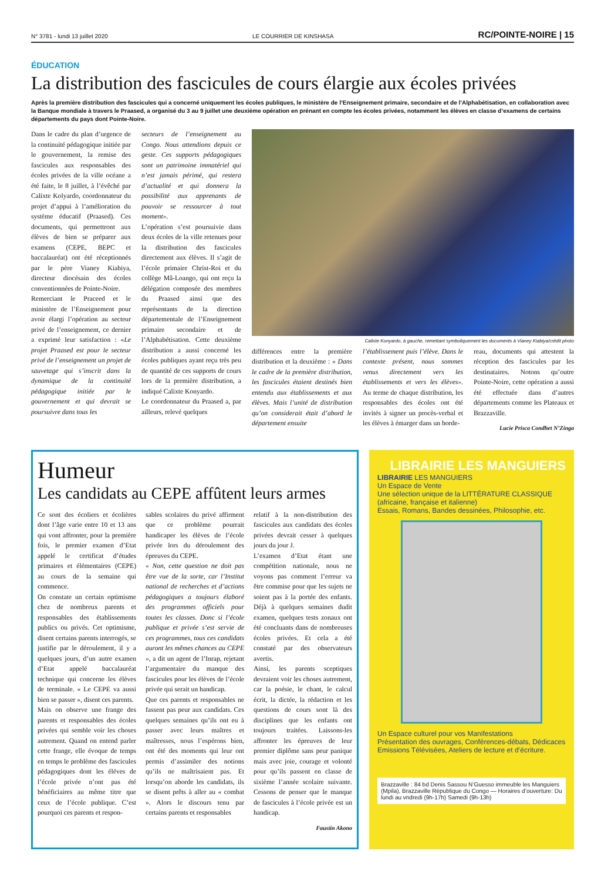N° 3781 - lundi 13 juillet 2020 LE COURRIER DE KINSHASA RC/POINTE-NOIRE | 15
ÉDUCATION
La distribution des fascicules de cours élargie aux écoles privées
Après la première distribution des fascicules qui a concerné uniquement les écoles publiques, le ministère de l’Enseignement primaire, secondaire et de l’Alphabétisation, en collaboration avec la Banque mondiale à travers le Praased, a organisé du 3 au 9 juillet une deuxième opération en prénant en compte les écoles privées, notamment les élèves en classe d’examens de certains départements du pays dont Pointe-Noire.
Dans le cadre du plan d’urgence de la continuité pédagogique initiée par le gouvernement, la remise des fascicules aux responsables des écoles privées de la ville océane a été faite, le 8 juillet, à l’évêché par Calixte Kolyardo, coordonnateur du projet d’appui à l’amélioration du système éducatif (Praased). Ces documents, qui permettront aux élèves de bien se préparer aux examens (CEPE, BEPC et baccalauréat) ont été réceptionnés par le père Vianey Kiabiya, directeur diocésain des écoles conventionnées de Pointe-Noire.
Remerciant le Praceed et le ministère de l’Enseignement pour avoir élargi l’opération au secteur privé de l’enseignement, ce dernier a exprimé leur satisfaction : «Le projet Praased est pour le secteur privé de l’enseignement un projet de sauvetage qui s’inscrit dans la dynamique de la continuité pédagogique initiée par le gouvernement et qui devrait se poursuivre dans tous les
secteurs de l’enseignement au Congo. Nous attendions depuis ce geste. Ces supports pédagogiques sont un patrimoine immatériel qui n’est jamais périmé, qui restera d’actualité et qui donnera la possibilité aux apprenants de pouvoir se ressourcer à tout moment».
L’opération s’est poursuivie dans deux écoles de la ville retenues pour la distribution des fascicules directement aux élèves. Il s’agit de l’école primaire Christ-Roi et du collège Mâ-Loango, qui ont reçu la délégation composée des membres du Praased ainsi que des représentants de la direction départementale de l’Enseignement primaire secondaire et de l’Alphabétisation. Cette deuxième distribution a aussi concerné les écoles publiques ayant reçu très peu de quantité de ces supports de cours lors de la première distribution, a indiqué Calixte Konyardo.
Le coordonnateur du Praased a, par ailleurs, relevé quelques
Calixte Konyardo, à gauche, remettant symboliquement les documents à Vianey Kiabiya/crédit photo
différences entre la première distribution et la deuxième : « Dans le cadre de la première distribution, les fascicules étaient destinés bien entendu aux établissements et aux élèves. Mais l’unité de distribution qu’on considerait était d’abord le département ensuite
l’établissement puis l’élève. Dans le contexte présent, nous sommes venus directement vers les établissements et vers les élèves». Au terme de chaque distribution, les responsables des écoles ont été invités à signer un procès-verbal et les élèves à émarger dans un borde-
reau, documents qui attestent la réception des fascicules par les destinataires. Notons qu’outre Pointe-Noire, cette opération a aussi été effectuée dans d’autres départements comme les Plateaux et Brazzaville.
Lucie Prisca Condhet N’Zinga
Humeur
Les candidats au CEPE affûtent leurs armes
Ce sont des écoliers et écolières dont l’âge varie entre 10 et 13 ans qui vont affronter, pour la première fois, le premier examen d’Etat appelé le certificat d’études primaires et élémentaires (CEPE) au cours de la semaine qui commence.
On constate un certain optimisme chez de nombreux parents et responsables des établissements publics ou privés. Cet optimisme, disent certains parents interrogés, se justifie par le déroulement, il y a quelques jours, d’un autre examen d’Etat appelé baccalauréat technique qui concerne les élèves de terminale. « Le CEPE va aussi bien se passer », disent ces parents.
Mais on observe une frange des parents et responsables des écoles privées qui semble voir les choses autrement. Quand on entend parler cette frange, elle évoque de temps en temps le problème des fascicules pédagogiques dont les éléves de l’école privée n’ont pas été bénéficiaires au même titre que ceux de l’école publique. C’est pourquoi ces parents et respon-
sables scolaires du privé affirment que ce problème pourrait handicaper les élèves de l’école privée lors du déroulement des épreuves du CEPE.
« Non, cette question ne doit pas être vue de la sorte, car l’Institut national de recherches et d’actions pédagogiques a toujours élaboré des programmes officiels pour toutes les classes. Donc si l’école publique et privée s’est servie de ces programmes, tous ces candidats auront les mêmes chances au CEPE », a dit un agent de l’Inrap, rejetant l’argumentaire du manque des fascicules pour les élèves de l’école privée qui serait un handicap.
Que ces parents et responsables ne fassent pas peur aux candidats. Ces quelques semaines qu’ils ont eu à passer avec leurs maîtres et maîtresses, nous l’espérons bien, ont été des moments qui leur ont permis d’assimiler des notions qu’ils ne maîtrisaient pas. Et lorsqu’on aborde les candidats, ils se disent prêts à aller au « combat ». Alors le discours tenu par certains parents et responsables
relatif à la non-distribution des fascicules aux candidats des écoles privées devrait cesser à quelques jours du jour J.
L’examen d’Etat étant une compétition nationale, nous ne voyons pas comment l’erreur va être commise pour que les sujets ne soient pas à la portée des enfants. Déjà à quelques semaines dudit examen, quelques tests zonaux ont été concluants dans de nombreuses écoles privées. Et cela a été constaté par des observateurs avertis.
Ainsi, les parents sceptiques devraient voir les choses autrement, car la poésie, le chant, le calcul écrit, la dictée, la rédaction et les questions de cours sont là des disciplines que les enfants ont toujours traitées. Laissons-les affronter les épreuves de leur premier diplôme sans peur panique mais avec joie, courage et volonté pour qu’ils passent en classe de sixième l’année scolaire suivante. Cessons de penser que le manque de fascicules à l’école privée est un handicap.
Faustin Akono
LIBRAIRIE LES MANGUIERS
LIBRAIRIE LES MANGUIERS
Un Espace de Vente
Une sélection unique de la LITTÉRATURE CLASSIQUE (africaine, française et italienne)
Essais, Romans, Bandes dessinées, Philosophie, etc.
Un Espace culturel pour vos Manifestations
Présentation des ouvrages, Conférences-débats, Dédicaces Emissions Télévisées, Ateliers de lecture et d’écriture.
Brazzaville : 84 bd Denis Sassou N’Guesso immeuble les Manguiers (Mpila), Brazzaville République du Congo — Horaires d’ouverture: Du lundi au vndredi (9h-17h) Samedi (9h-13h)